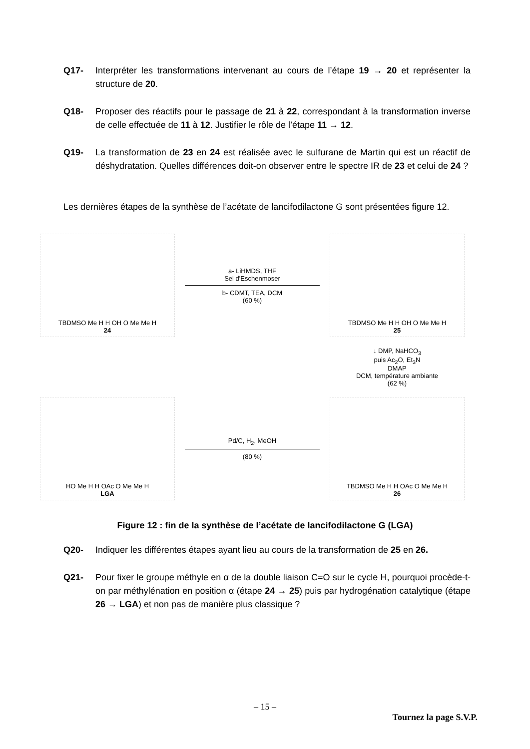Q17- Interpréter les transformations intervenant au cours de l’étape 19 → 20 et représenter la structure de 20.
Q18- Proposer des réactifs pour le passage de 21 à 22, correspondant à la transformation inverse de celle effectuée de 11 à 12. Justifier le rôle de l’étape 11 → 12.
Q19- La transformation de 23 en 24 est réalisée avec le sulfurane de Martin qui est un réactif de déshydratation. Quelles différences doit-on observer entre le spectre IR de 23 et celui de 24 ?
Les dernières étapes de la synthèse de l’acétate de lancifodilactone G sont présentées figure 12.
TBDMSO Me H H OH O Me Me H
24
a- LiHMDS, THF
Sel d'Eschenmoser
b- CDMT, TEA, DCM
(60 %)
TBDMSO Me H H OH O Me Me H
25
↓ DMP, NaHCO<sub>3</sub>
puis Ac<sub>2</sub>O, Et<sub>3</sub>N
DMAP
DCM, température ambiante
(62 %)
HO Me H H OAc O Me Me H
LGA
Pd/C, H<sub>2</sub>, MeOH
(80 %)
TBDMSO Me H H OAc O Me Me H
26
Figure 12 : fin de la synthèse de l’acétate de lancifodilactone G (LGA)
Q20- Indiquer les différentes étapes ayant lieu au cours de la transformation de 25 en 26.
Q21- Pour fixer le groupe méthyle en α de la double liaison C=O sur le cycle H, pourquoi procède-t-on par méthylénation en position α (étape 24 → 25) puis par hydrogénation catalytique (étape 26 → LGA) et non pas de manière plus classique ?
– 15 –
Tournez la page S.V.P.